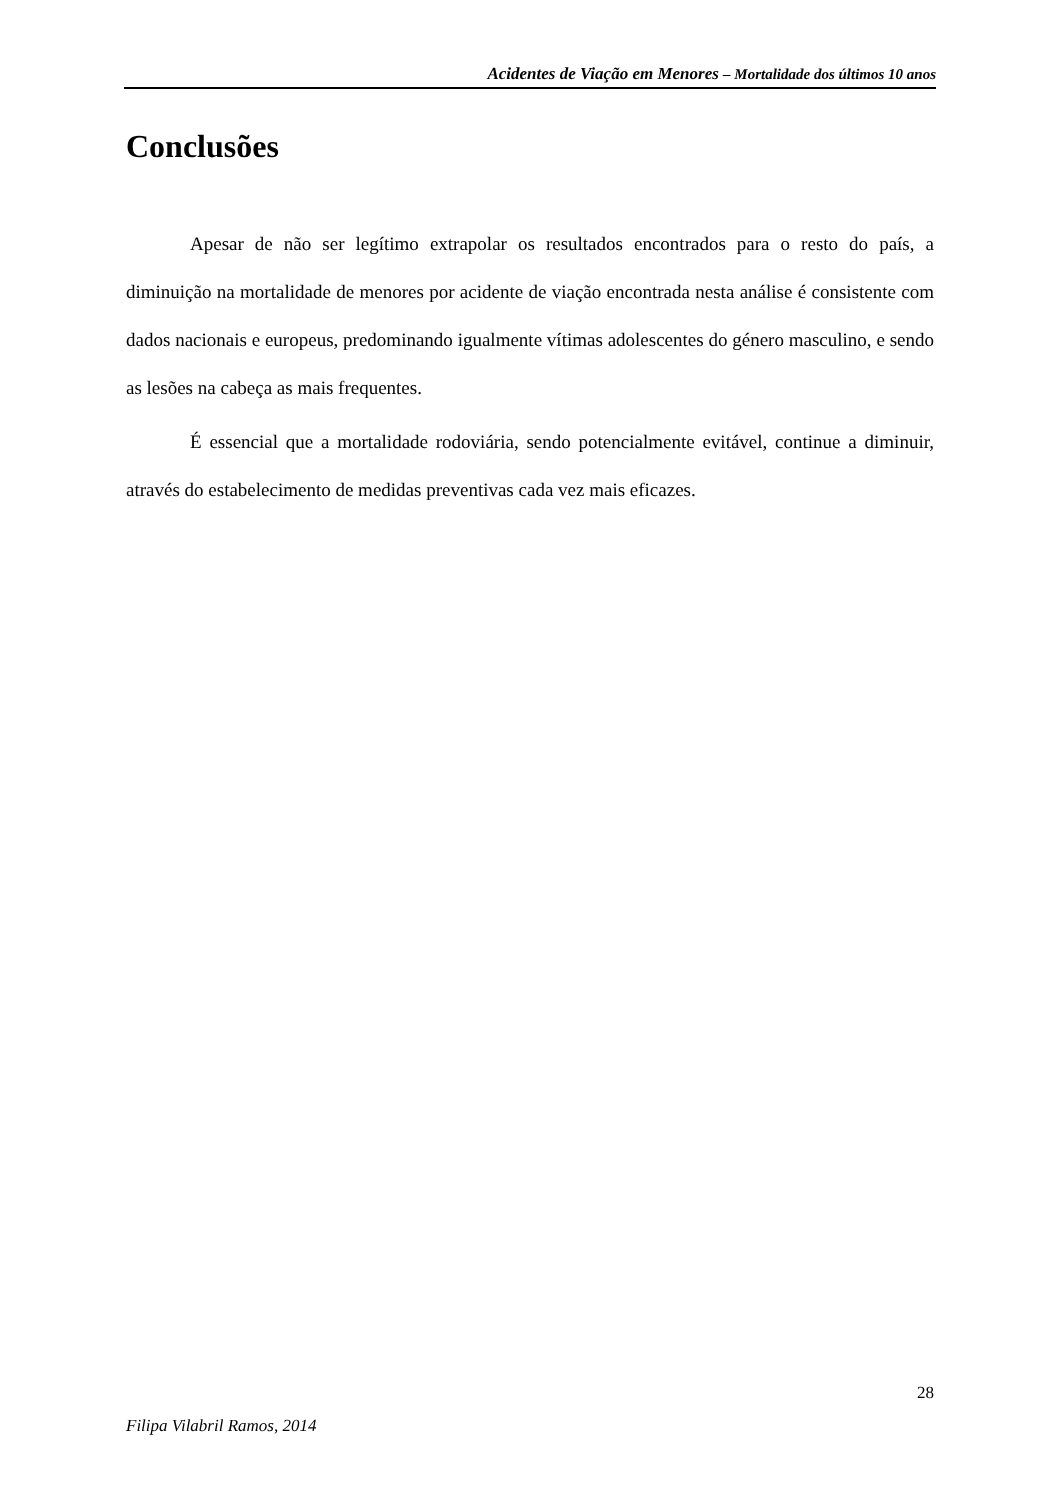Acidentes de Viação em Menores – Mortalidade dos últimos 10 anos
Conclusões
Apesar de não ser legítimo extrapolar os resultados encontrados para o resto do país, a diminuição na mortalidade de menores por acidente de viação encontrada nesta análise é consistente com dados nacionais e europeus, predominando igualmente vítimas adolescentes do género masculino, e sendo as lesões na cabeça as mais frequentes.
É essencial que a mortalidade rodoviária, sendo potencialmente evitável, continue a diminuir, através do estabelecimento de medidas preventivas cada vez mais eficazes.
28
Filipa Vilabril Ramos, 2014